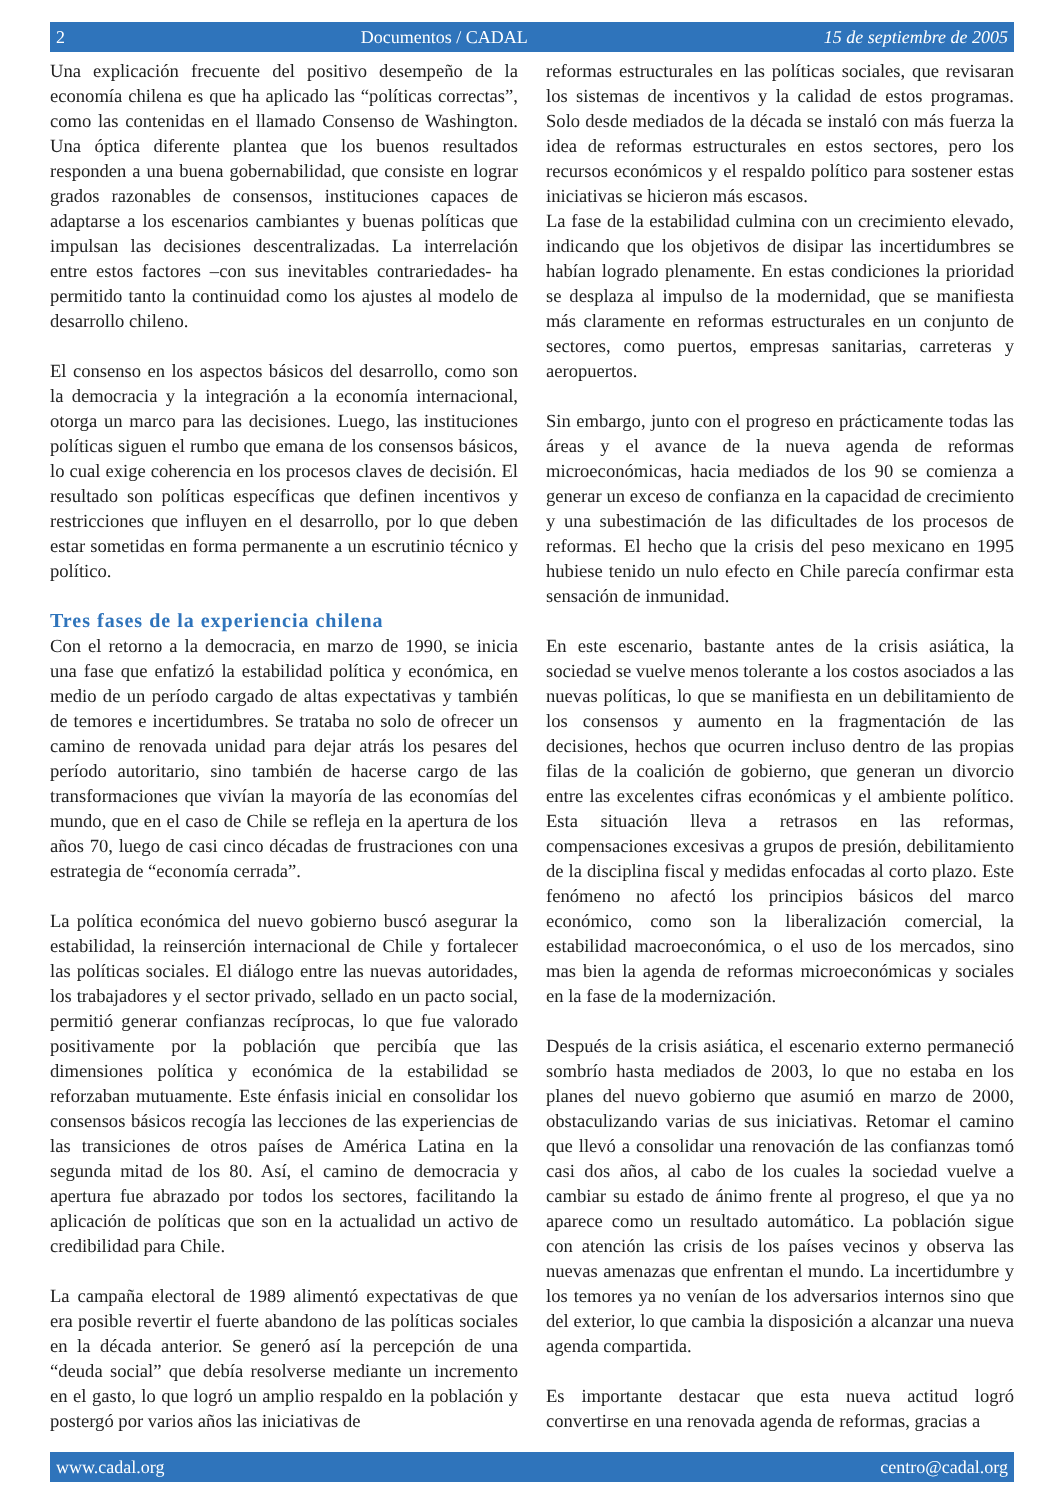2 Documentos / CADAL 15 de septiembre de 2005
Una explicación frecuente del positivo desempeño de la economía chilena es que ha aplicado las “políticas correctas”, como las contenidas en el llamado Consenso de Washington. Una óptica diferente plantea que los buenos resultados responden a una buena gobernabilidad, que consiste en lograr grados razonables de consensos, instituciones capaces de adaptarse a los escenarios cambiantes y buenas políticas que impulsan las decisiones descentralizadas. La interrelación entre estos factores –con sus inevitables contrariedades- ha permitido tanto la continuidad como los ajustes al modelo de desarrollo chileno.
El consenso en los aspectos básicos del desarrollo, como son la democracia y la integración a la economía internacional, otorga un marco para las decisiones. Luego, las instituciones políticas siguen el rumbo que emana de los consensos básicos, lo cual exige coherencia en los procesos claves de decisión. El resultado son políticas específicas que definen incentivos y restricciones que influyen en el desarrollo, por lo que deben estar sometidas en forma permanente a un escrutinio técnico y político.
Tres fases de la experiencia chilena
Con el retorno a la democracia, en marzo de 1990, se inicia una fase que enfatizó la estabilidad política y económica, en medio de un período cargado de altas expectativas y también de temores e incertidumbres. Se trataba no solo de ofrecer un camino de renovada unidad para dejar atrás los pesares del período autoritario, sino también de hacerse cargo de las transformaciones que vivían la mayoría de las economías del mundo, que en el caso de Chile se refleja en la apertura de los años 70, luego de casi cinco décadas de frustraciones con una estrategia de “economía cerrada”.
La política económica del nuevo gobierno buscó asegurar la estabilidad, la reinserción internacional de Chile y fortalecer las políticas sociales. El diálogo entre las nuevas autoridades, los trabajadores y el sector privado, sellado en un pacto social, permitió generar confianzas recíprocas, lo que fue valorado positivamente por la población que percibía que las dimensiones política y económica de la estabilidad se reforzaban mutuamente. Este énfasis inicial en consolidar los consensos básicos recogía las lecciones de las experiencias de las transiciones de otros países de América Latina en la segunda mitad de los 80. Así, el camino de democracia y apertura fue abrazado por todos los sectores, facilitando la aplicación de políticas que son en la actualidad un activo de credibilidad para Chile.
La campaña electoral de 1989 alimentó expectativas de que era posible revertir el fuerte abandono de las políticas sociales en la década anterior. Se generó así la percepción de una “deuda social” que debía resolverse mediante un incremento en el gasto, lo que logró un amplio respaldo en la población y postergó por varios años las iniciativas de
reformas estructurales en las políticas sociales, que revisaran los sistemas de incentivos y la calidad de estos programas. Solo desde mediados de la década se instaló con más fuerza la idea de reformas estructurales en estos sectores, pero los recursos económicos y el respaldo político para sostener estas iniciativas se hicieron más escasos.
La fase de la estabilidad culmina con un crecimiento elevado, indicando que los objetivos de disipar las incertidumbres se habían logrado plenamente. En estas condiciones la prioridad se desplaza al impulso de la modernidad, que se manifiesta más claramente en reformas estructurales en un conjunto de sectores, como puertos, empresas sanitarias, carreteras y aeropuertos.
Sin embargo, junto con el progreso en prácticamente todas las áreas y el avance de la nueva agenda de reformas microeconómicas, hacia mediados de los 90 se comienza a generar un exceso de confianza en la capacidad de crecimiento y una subestimación de las dificultades de los procesos de reformas. El hecho que la crisis del peso mexicano en 1995 hubiese tenido un nulo efecto en Chile parecía confirmar esta sensación de inmunidad.
En este escenario, bastante antes de la crisis asiática, la sociedad se vuelve menos tolerante a los costos asociados a las nuevas políticas, lo que se manifiesta en un debilitamiento de los consensos y aumento en la fragmentación de las decisiones, hechos que ocurren incluso dentro de las propias filas de la coalición de gobierno, que generan un divorcio entre las excelentes cifras económicas y el ambiente político. Esta situación lleva a retrasos en las reformas, compensaciones excesivas a grupos de presión, debilitamiento de la disciplina fiscal y medidas enfocadas al corto plazo. Este fenómeno no afectó los principios básicos del marco económico, como son la liberalización comercial, la estabilidad macroeconómica, o el uso de los mercados, sino mas bien la agenda de reformas microeconómicas y sociales en la fase de la modernización.
Después de la crisis asiática, el escenario externo permaneció sombrío hasta mediados de 2003, lo que no estaba en los planes del nuevo gobierno que asumió en marzo de 2000, obstaculizando varias de sus iniciativas. Retomar el camino que llevó a consolidar una renovación de las confianzas tomó casi dos años, al cabo de los cuales la sociedad vuelve a cambiar su estado de ánimo frente al progreso, el que ya no aparece como un resultado automático. La población sigue con atención las crisis de los países vecinos y observa las nuevas amenazas que enfrentan el mundo. La incertidumbre y los temores ya no venían de los adversarios internos sino que del exterior, lo que cambia la disposición a alcanzar una nueva agenda compartida.
Es importante destacar que esta nueva actitud logró convertirse en una renovada agenda de reformas, gracias a
www.cadal.org centro@cadal.org